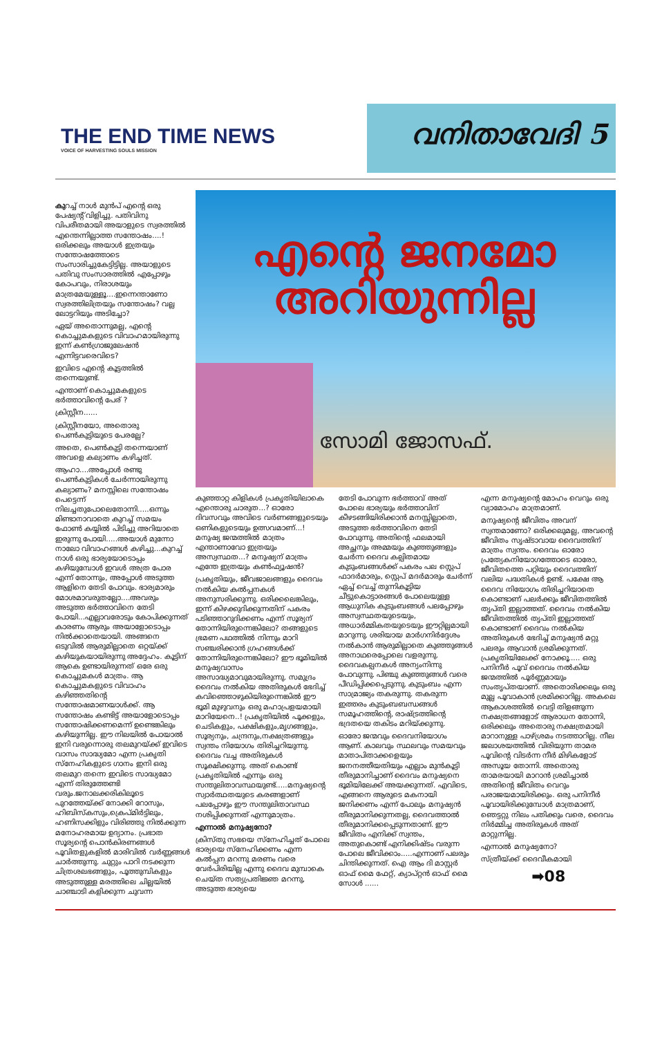THE END TIME NEWS
VOICE OF HARVESTING SOULS MISSION
വനിതാവേദി 5
കുറച്ച് നാൾ മുൻപ് എന്റെ ഒരു പേഷ്യന്റ് വിളിച്ചു. പതിവിനു വിപരീതമായി അയാളുടെ സ്വരത്തിൽ എന്തെന്നില്ലാത്ത സന്തോഷം....! ഒരിക്കലും അയാൾ ഇത്രയും സന്തോഷത്തോടെ സംസാരിച്ചുകേട്ടിട്ടില്ല. അയാളുടെ പതിവു സംസാരത്തിൽ എപ്പോഴും കോപവും, നിരാശയും മാത്രമേയുള്ളൂ....ഇന്നെന്താണോ സ്വരത്തിലിത്രയും സന്തോഷം? വല്ല ലോട്ടറിയും അടിച്ചോ?
ഏയ് അതൊന്നുമല്ല, എന്റെ കൊച്ചുമകളുടെ വിവാഹമായിരുന്നു ഇന്ന് കൺഗ്രാജുലേഷൻ എന്നിട്ടവരെവിടെ?
ഇവിടെ എന്റെ കൂട്ടത്തിൽ തന്നെയുണ്ട്.
എന്താണ് കൊച്ചുമകളുടെ ഭർത്താവിന്റെ പേര് ?
ക്രിസ്റ്റീന......
ക്രിസ്റ്റീനയോ, അതൊരു പെൺകുട്ടിയുടെ പേരല്ലേ?
അതെ, പെൺകുട്ടി തന്നെയാണ് അവളെ കല്യാണം കഴിച്ചത്.
ആഹാ....അപ്പോൾ രണ്ടു പെൺകുട്ടികൾ ചേർന്നായിരുന്നു കല്യാണം? മനസ്സിലെ സന്തോഷം പെട്ടെന്ന് നിലച്ചതുപോലെതോന്നി.....ഒന്നും മിണ്ടാനാവാതെ കുറച്ച് സമയം ഫോൺ കയ്യിൽ പിടിച്ചു അറിയാതെ ഇരുന്നു പോയി.....അയാൾ മുന്നോ നാലോ വിവാഹങ്ങൾ കഴിച്ചു...കുറച്ച് നാൾ ഒരു ഭാര്യയോടൊപ്പം കഴിയുമ്പോൾ ഇവൾ അത്ര പോര എന്ന് തോന്നും, അപ്പോൾ അടുത്ത ആളിനെ തേടി പോവും. ഭാര്യമാരും മോശമാവരുതല്ലോ....അവരും അടുത്ത ഭർത്താവിനെ തേടി പോയി...എല്ലാവരോടും കോപിക്കുന്നത് കാരണം ആരും അയാളോടൊപ്പം നിൽക്കാതെയായി. അങ്ങനെ ഒടുവിൽ ആരുമില്ലാതെ ഒറ്റയ്ക്ക് കഴിയുകയായിരുന്നു അദ്ദേഹം. കൂട്ടിന് ആകെ ഉണ്ടായിരുന്നത് ഒരേ ഒരു കൊച്ചുമകൾ മാത്രം. ആ കൊച്ചുമകളുടെ വിവാഹം കഴിഞ്ഞതിന്റെ സന്തോഷമാണയാൾക്ക്. ആ സന്തോഷം കണ്ടിട്ട് അയാളോടൊപ്പം സന്തോഷിക്കണമെന്ന് ഉണ്ടെങ്കിലും കഴിയുന്നില്ല. ഈ നിലയിൽ പോയാൽ ഇനി വരുന്നൊരു തലമുറയ്ക്ക് ഇവിടെ വാസം സാദ്ധ്യമോ എന്ന പ്രകൃതി സ്നേഹികളുടെ ഗാനം ഇനി ഒരു തലമുറ തന്നെ ഇവിടെ സാദ്ധ്യമോ എന്ന് തിരുത്തേണ്ടി വരും.ജനാലക്കരികിലൂടെ പുറത്തേയ്ക്ക് നോക്കി റോസും, ഹിബിസ്കസും,ക്രെപ്മിർട്ടിലും, ഹണിസക്കിളും വിരിഞ്ഞു നിൽക്കുന്ന മനോഹരമായ ഉദ്യാനം. പ്രഭാത സൂര്യന്റെ പൊൻകിരണങ്ങൾ പൂവിതളുകളിൽ മാരിവിൽ വർണ്ണങ്ങൾ ചാർത്തുന്നു. ചുറ്റും പാറി നടക്കുന്ന ചിത്രശലഭങ്ങളും, പൂത്തുമ്പികളും അടുത്തുള്ള മരത്തിലെ ചില്ലയിൽ ചാഞ്ചാടി കളിക്കുന്ന ചുവന്ന
എന്റെ ജനമോ
അറിയുന്നില്ല
സോമി ജോസഫ്.
കുഞ്ഞാറ്റ കിളികൾ പ്രകൃതിയിലാകെ എന്തൊരു ചാരുത...? ഓരോ ദിവസവും അവിടെ വർണങ്ങളുടെയും ഒണികളുടെയും ഉത്സവമാണ്...! മനുഷ്യ ജന്മത്തിൽ മാത്രം എന്താണാവോ ഇത്രയും അസ്വസ്ഥത...? മനുഷ്യന് മാത്രം എന്തേ ഇത്രയും കൺഫ്യൂഷൻ?
പ്രകൃതിയും, ജീവജാലങ്ങളും ദൈവം നൽകിയ കൽപ്പനകൾ അനുസരിക്കുന്നു. ഒരിക്കലെങ്കിലും, ഇന്ന് കിഴക്കുദിക്കുന്നതിന് പകരം പടിഞ്ഞാറുദിക്കണം എന്ന് സൂര്യന് തോന്നിയിരുന്നെങ്കിലോ? തങ്ങളുടെ ഭ്രമണ പഥത്തിൽ നിന്നും മാറി സഞ്ചരിക്കാൻ ഗ്രഹങ്ങൾക്ക് തോന്നിയിരുന്നെങ്കിലോ? ഈ ഭൂമിയിൽ മനുഷ്യവാസം അസാദ്ധ്യമാവുമായിരുന്നു. സമുദ്രം ദൈവം നൽകിയ അതിരുകൾ ഭേദിച്ച് കവിഞ്ഞൊഴുകിയിരുന്നെങ്കിൽ ഈ ഭൂമി മുഴുവനും ഒരു മഹാപ്രളയമായി മാറിയേനെ..! പ്രകൃതിയിൽ പൂക്കളും, ചെടികളും, പക്ഷികളും,മൃഗങ്ങളും, സൂര്യനും, ചന്ദ്രനും,നക്ഷത്രങ്ങളും സ്വന്തം നിയോഗം തിരിച്ചറിയുന്നു. ദൈവം വച്ച അതിരുകൾ സൂക്ഷിക്കുന്നു. അത് കൊണ്ട് പ്രകൃതിയിൽ എന്നും ഒരു സന്തുലിതാവസ്ഥയുണ്ട്.....മനുഷ്യന്റെ സ്വാർത്ഥതയുടെ കരങ്ങളാണ് പലപ്പോഴും ഈ സന്തുലിതാവസ്ഥ നശിപ്പിക്കുന്നത് എന്നുമാത്രം.
എന്നാൽ മനുഷ്യനോ?
ക്രിസ്തു സഭയെ സ്നേഹിച്ചത് പോലെ ഭാര്യയെ സ്നേഹിക്കണം എന്ന കൽപ്പന മറന്നു മരണം വരെ വേർപിരിയില്ല എന്നു ദൈവ മുമ്പാകെ ചെയ്ത സത്യപ്രതിജ്ഞ മറന്നു, അടുത്ത ഭാര്യയെ
തേടി പോവുന്ന ഭർത്താവ് അത് പോലെ ഭാര്യയും ഭർത്താവിന് കീഴടങ്ങിയിരിക്കാൻ മനസ്സില്ലാതെ, അടുത്ത ഭർത്താവിനെ തേടി പോവുന്നു. അതിന്റെ ഫലമായി അച്ഛനും അമ്മയും കുഞ്ഞുങ്ങളും ചേർന്ന ദൈവ കല്പിതമായ കുടുംബങ്ങൾക്ക് പകരം പല സ്റ്റെപ് ഫാദർമാരും, സ്റ്റെപ് മദർമാരും ചേർന്ന് ഏച്ച് വെച്ച് തുന്നികൂട്ടിയ ചീട്ടുകൊട്ടാരങ്ങൾ പോലെയുള്ള ആധുനിക കുടുംബങ്ങൾ പലപ്പോഴും അസ്വസ്ഥതയുടെയും, അധാർമ്മികതയുടെയും ഈറ്റില്ലമായി മാറുന്നു. ശരിയായ മാർഗനിർദ്ദേശം നൽകാൻ ആരുമില്ലാതെ കുഞ്ഞുങ്ങൾ അനാഥരെപ്പോലെ വളരുന്നു. ദൈവകല്പനകൾ അന്യംനിന്നു പോവുന്നു. പിഞ്ചു കുഞ്ഞുങ്ങൾ വരെ പീഡിപ്പിക്കപ്പെടുന്നു. കുടുംബം എന്ന സാമ്രാജ്യം തകരുന്നു. തകരുന്ന ഇത്തരം കുടുംബബന്ധങ്ങൾ സമൂഹത്തിന്റെ, രാഷ്ട്രത്തിന്റെ ഭദ്രതയെ തകിടം മറിയ്ക്കുന്നു.
ഓരോ ജന്മവും ദൈവനിയോഗം ആണ്. കാലവും സ്ഥലവും സമയവും മാതാപിതാക്കളെയും ജനനത്തീയതിയും എല്ലാം മുൻകൂട്ടി തീരുമാനിച്ചാണ് ദൈവം മനുഷ്യനെ ഭൂമിയിലേക്ക് അയക്കുന്നത്. എവിടെ, എങ്ങനെ ആരുടെ മകനായി ജനിക്കണം എന്ന് പോലും മനുഷ്യൻ തീരുമാനിക്കുന്നതല്ല, ദൈവത്താൽ തീരുമാനിക്കപ്പെടുന്നതാണ്. ഈ ജീവിതം എനിക്ക് സ്വന്തം, അതുകൊണ്ട് എനിക്കിഷ്ടം വരുന്ന പോലെ ജീവിക്കാം.....എന്നാണ് പലരും ചിന്തിക്കുന്നത്. ഐ ആം ദി മാസ്റ്റർ ഓഫ് മൈ ഫേറ്റ്, ക്യാപ്റ്റൻ ഓഫ് മൈ സോൾ ......
എന്ന മനുഷ്യന്റെ മോഹം വെറും ഒരു വ്യാമോഹം മാത്രമാണ്.
മനുഷ്യന്റെ ജീവിതം അവന് സ്വന്തമാണോ? ഒരിക്കലുമല്ല, അവന്റെ ജീവിതം സൃഷ്ടാവായ ദൈവത്തിന് മാത്രം സ്വന്തം. ദൈവം ഓരോ പ്രത്യേകനിയോഗത്തോടെ ഓരോ, ജീവിതത്തെ പറ്റിയും ദൈവത്തിന് വലിയ പദ്ധതികൾ ഉണ്ട്. പക്ഷേ ആ ദൈവ നിയോഗം തിരിച്ചറിയാതെ കൊണ്ടാണ് പലർക്കും ജീവിതത്തിൽ തൃപ്തി ഇല്ലാത്തത്. ദൈവം നൽകിയ ജീവിതത്തിൽ തൃപ്തി ഇല്ലാത്തത് കൊണ്ടാണ് ദൈവം നൽകിയ അതിരുകൾ ഭേദിച്ച് മനുഷ്യൻ മറ്റു പലരും ആവാൻ ശ്രമിക്കുന്നത്. പ്രകൃതിയിലേക്ക് നോക്കൂ..... ഒരു പനിനീർ പൂവ് ദൈവം നൽകിയ ജന്മത്തിൽ പൂർണ്ണമായും സംതൃപ്തയാണ്. അതൊരിക്കലും ഒരു മുല്ല പൂവാകാൻ ശ്രമിക്കാറില്ല. അകലെ ആകാശത്തിൽ വെട്ടി തിളങ്ങുന്ന നക്ഷത്രങ്ങളോട് ആരാധന തോന്നി, ഒരിക്കലും അതൊരു നക്ഷത്രമായി മാറാനുള്ള പാഴ്ശ്രമം നടത്താറില്ല. നീല ജലാശയത്തിൽ വിരിയുന്ന താമര പൂവിന്റെ വിടർന്ന നീർ മിഴികളോട് അസൂയ തോന്നി. അതൊരു താമരയായി മാറാൻ ശ്രമിച്ചാൽ അതിന്റെ ജീവിതം വെറും പരാജയമായിരിക്കും. ഒരു പനിനീർ പൂവായിരിക്കുമ്പോൾ മാത്രമാണ്, ഞെട്ടറ്റു നിലം പതിക്കും വരെ, ദൈവം നിർമ്മിച്ച അതിരുകൾ അത് മാറ്റുന്നില്ല.
എന്നാൽ മനുഷ്യനോ?
സ്ത്രീയ്ക്ക് ദൈവീകമായി
➡08